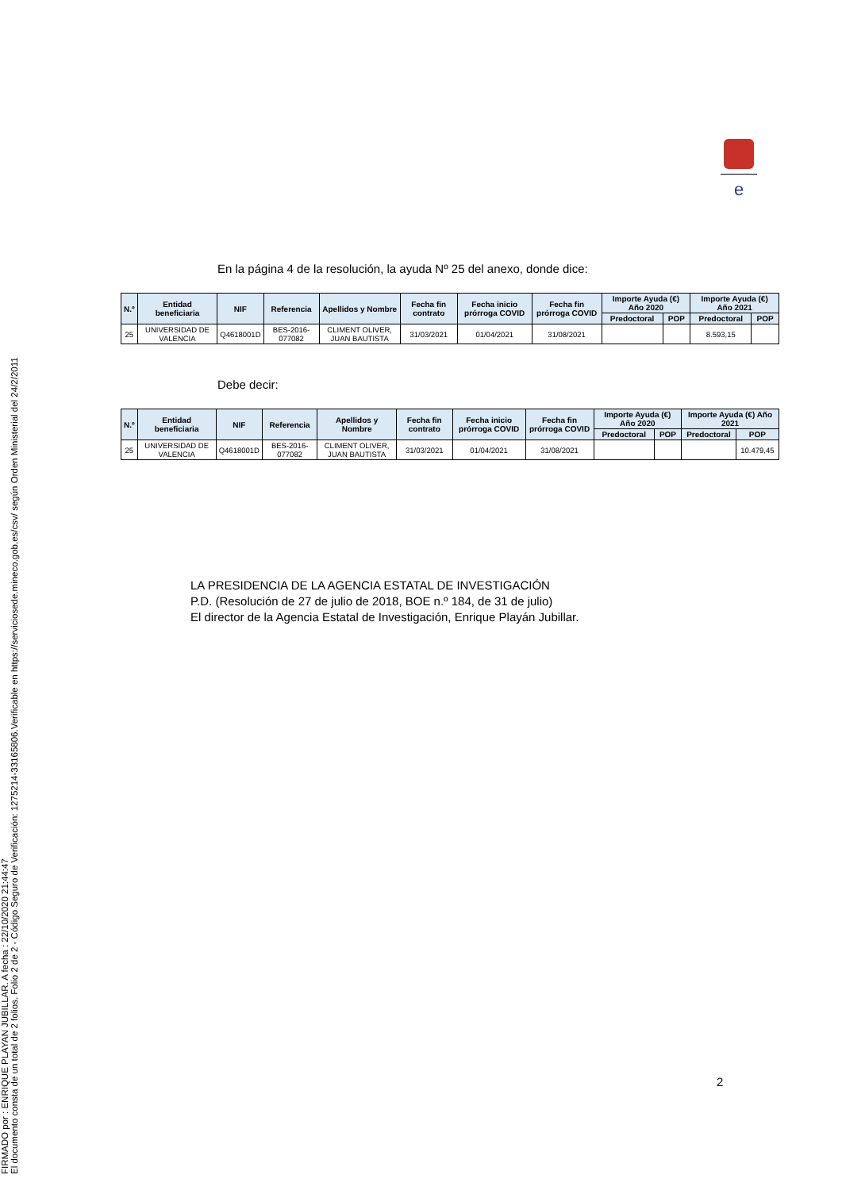FIRMADO por : ENRIQUE PLAYAN JUBILLAR. A fecha : 22/10/2020 21:44:47
El documento consta de un total de 2 folios. Folio 2 de 2 - Código Seguro de Verificación: 1275214-33165806.Verificable en https://serviciosede.mineco.gob.es/csv/ según Orden Ministerial del 24/2/2011
e
En la página 4 de la resolución, la ayuda Nº 25 del anexo, donde dice:
| N.º | Entidad beneficiaria | NIF | Referencia | Apellidos y Nombre | Fecha fin contrato | Fecha inicio prórroga COVID | Fecha fin prórroga COVID | Importe Ayuda (€) Año 2020 | | Importe Ayuda (€) Año 2021 | |
| --- | --- | --- | --- | --- | --- | --- | --- | --- | --- | --- | --- |
| | | | | | | | | Predoctoral | POP | Predoctoral | POP |
| 25 | UNIVERSIDAD DE VALENCIA | Q4618001D | BES-2016-077082 | CLIMENT OLIVER, JUAN BAUTISTA | 31/03/2021 | 01/04/2021 | 31/08/2021 | | | 8.593,15 | |
Debe decir:
| N.º | Entidad beneficiaria | NIF | Referencia | Apellidos y Nombre | Fecha fin contrato | Fecha inicio prórroga COVID | Fecha fin prórroga COVID | Importe Ayuda (€) Año 2020 | | Importe Ayuda (€) Año 2021 | |
| --- | --- | --- | --- | --- | --- | --- | --- | --- | --- | --- | --- |
| | | | | | | | | Predoctoral | POP | Predoctoral | POP |
| 25 | UNIVERSIDAD DE VALENCIA | Q4618001D | BES-2016-077082 | CLIMENT OLIVER, JUAN BAUTISTA | 31/03/2021 | 01/04/2021 | 31/08/2021 | | | | 10.479,45 |
LA PRESIDENCIA DE LA AGENCIA ESTATAL DE INVESTIGACIÓN
P.D. (Resolución de 27 de julio de 2018, BOE n.º 184, de 31 de julio)
El director de la Agencia Estatal de Investigación, Enrique Playán Jubillar.
2